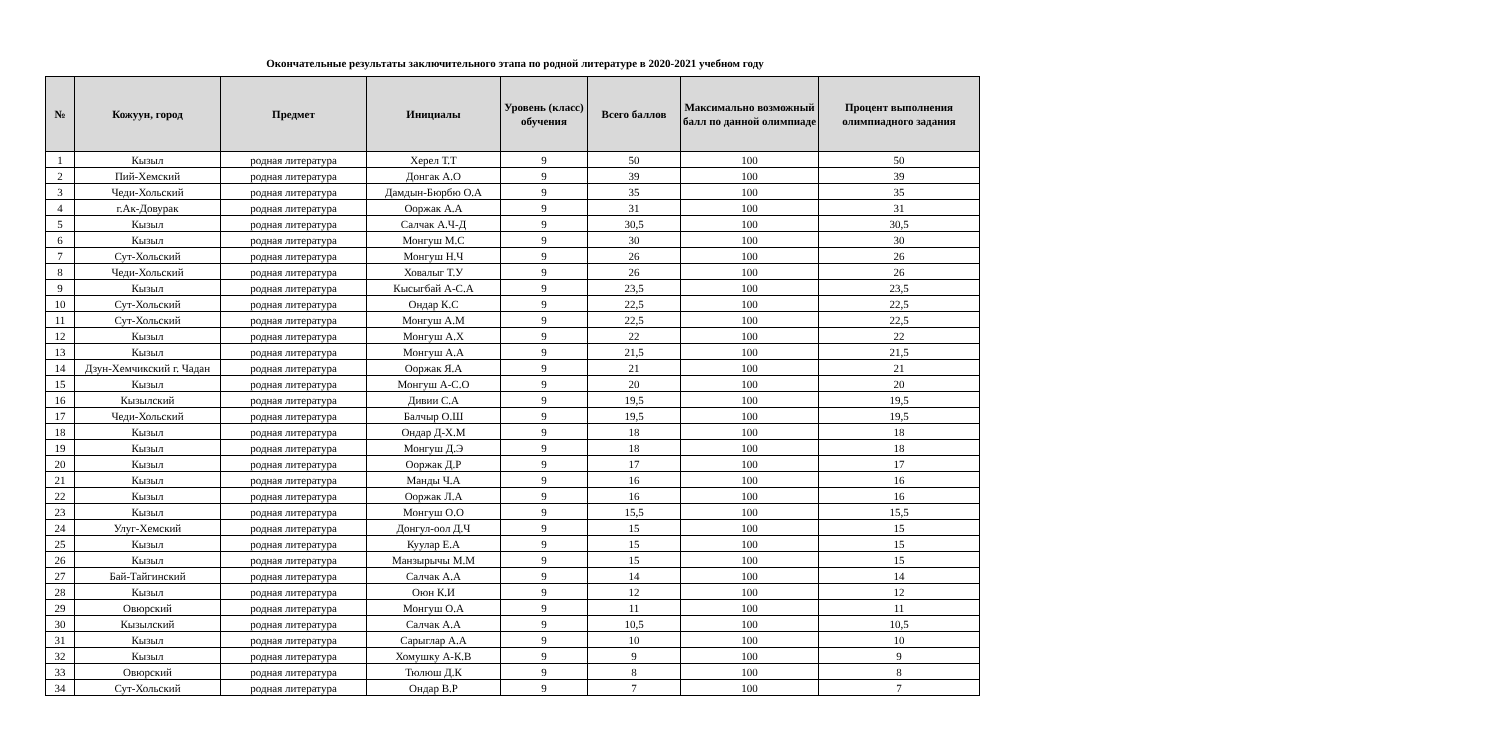Окончательные результаты заключительного этапа по родной литературе в 2020-2021 учебном году
| № | Кожуун, город | Предмет | Инициалы | Уровень (класс) обучения | Всего баллов | Максимально возможный балл по данной олимпиаде | Процент выполнения олимпиадного задания |
| --- | --- | --- | --- | --- | --- | --- | --- |
| 1 | Кызыл | родная литература | Херел Т.Т | 9 | 50 | 100 | 50 |
| 2 | Пий-Хемский | родная литература | Донгак А.О | 9 | 39 | 100 | 39 |
| 3 | Чеди-Хольский | родная литература | Дамдын-Бюрбю О.А | 9 | 35 | 100 | 35 |
| 4 | г.Ак-Довурак | родная литература | Ооржак А.А | 9 | 31 | 100 | 31 |
| 5 | Кызыл | родная литература | Салчак А.Ч-Д | 9 | 30,5 | 100 | 30,5 |
| 6 | Кызыл | родная литература | Монгуш М.С | 9 | 30 | 100 | 30 |
| 7 | Сут-Хольский | родная литература | Монгуш Н.Ч | 9 | 26 | 100 | 26 |
| 8 | Чеди-Хольский | родная литература | Ховалыг Т.У | 9 | 26 | 100 | 26 |
| 9 | Кызыл | родная литература | Кысыгбай А-С.А | 9 | 23,5 | 100 | 23,5 |
| 10 | Сут-Хольский | родная литература | Ондар К.С | 9 | 22,5 | 100 | 22,5 |
| 11 | Сут-Хольский | родная литература | Монгуш А.М | 9 | 22,5 | 100 | 22,5 |
| 12 | Кызыл | родная литература | Монгуш А.Х | 9 | 22 | 100 | 22 |
| 13 | Кызыл | родная литература | Монгуш А.А | 9 | 21,5 | 100 | 21,5 |
| 14 | Дзун-Хемчикский г. Чадан | родная литература | Ооржак Я.А | 9 | 21 | 100 | 21 |
| 15 | Кызыл | родная литература | Монгуш А-С.О | 9 | 20 | 100 | 20 |
| 16 | Кызылский | родная литература | Дивии С.А | 9 | 19,5 | 100 | 19,5 |
| 17 | Чеди-Хольский | родная литература | Балчыр О.Ш | 9 | 19,5 | 100 | 19,5 |
| 18 | Кызыл | родная литература | Ондар Д-Х.М | 9 | 18 | 100 | 18 |
| 19 | Кызыл | родная литература | Монгуш Д.Э | 9 | 18 | 100 | 18 |
| 20 | Кызыл | родная литература | Ооржак Д.Р | 9 | 17 | 100 | 17 |
| 21 | Кызыл | родная литература | Манды Ч.А | 9 | 16 | 100 | 16 |
| 22 | Кызыл | родная литература | Ооржак Л.А | 9 | 16 | 100 | 16 |
| 23 | Кызыл | родная литература | Монгуш О.О | 9 | 15,5 | 100 | 15,5 |
| 24 | Улуг-Хемский | родная литература | Донгул-оол Д.Ч | 9 | 15 | 100 | 15 |
| 25 | Кызыл | родная литература | Куулар Е.А | 9 | 15 | 100 | 15 |
| 26 | Кызыл | родная литература | Манзырычы М.М | 9 | 15 | 100 | 15 |
| 27 | Бай-Тайгинский | родная литература | Салчак А.А | 9 | 14 | 100 | 14 |
| 28 | Кызыл | родная литература | Оюн К.И | 9 | 12 | 100 | 12 |
| 29 | Овюрский | родная литература | Монгуш О.А | 9 | 11 | 100 | 11 |
| 30 | Кызылский | родная литература | Салчак А.А | 9 | 10,5 | 100 | 10,5 |
| 31 | Кызыл | родная литература | Сарыглар А.А | 9 | 10 | 100 | 10 |
| 32 | Кызыл | родная литература | Хомушку А-К.В | 9 | 9 | 100 | 9 |
| 33 | Овюрский | родная литература | Тюлюш Д.К | 9 | 8 | 100 | 8 |
| 34 | Сут-Хольский | родная литература | Ондар В.Р | 9 | 7 | 100 | 7 |